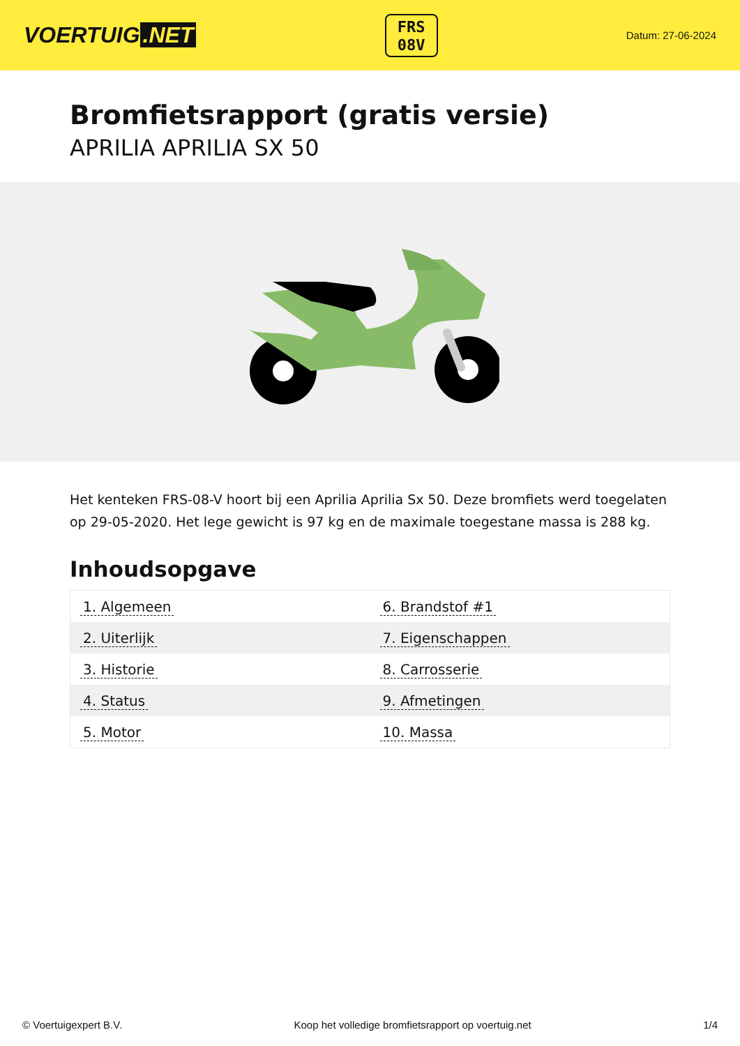VOERTUIG.NET
FRS
08V
Datum: 27-06-2024
Bromfietsrapport (gratis versie)
APRILIA APRILIA SX 50
Het kenteken FRS-08-V hoort bij een Aprilia Aprilia Sx 50. Deze bromfiets werd toegelaten op 29-05-2020. Het lege gewicht is 97 kg en de maximale toegestane massa is 288 kg.
Inhoudsopgave
| 1. Algemeen | 6. Brandstof #1 |
| 2. Uiterlijk | 7. Eigenschappen |
| 3. Historie | 8. Carrosserie |
| 4. Status | 9. Afmetingen |
| 5. Motor | 10. Massa |
© Voertuigexpert B.V. Koop het volledige bromfietsrapport op voertuig.net 1/4